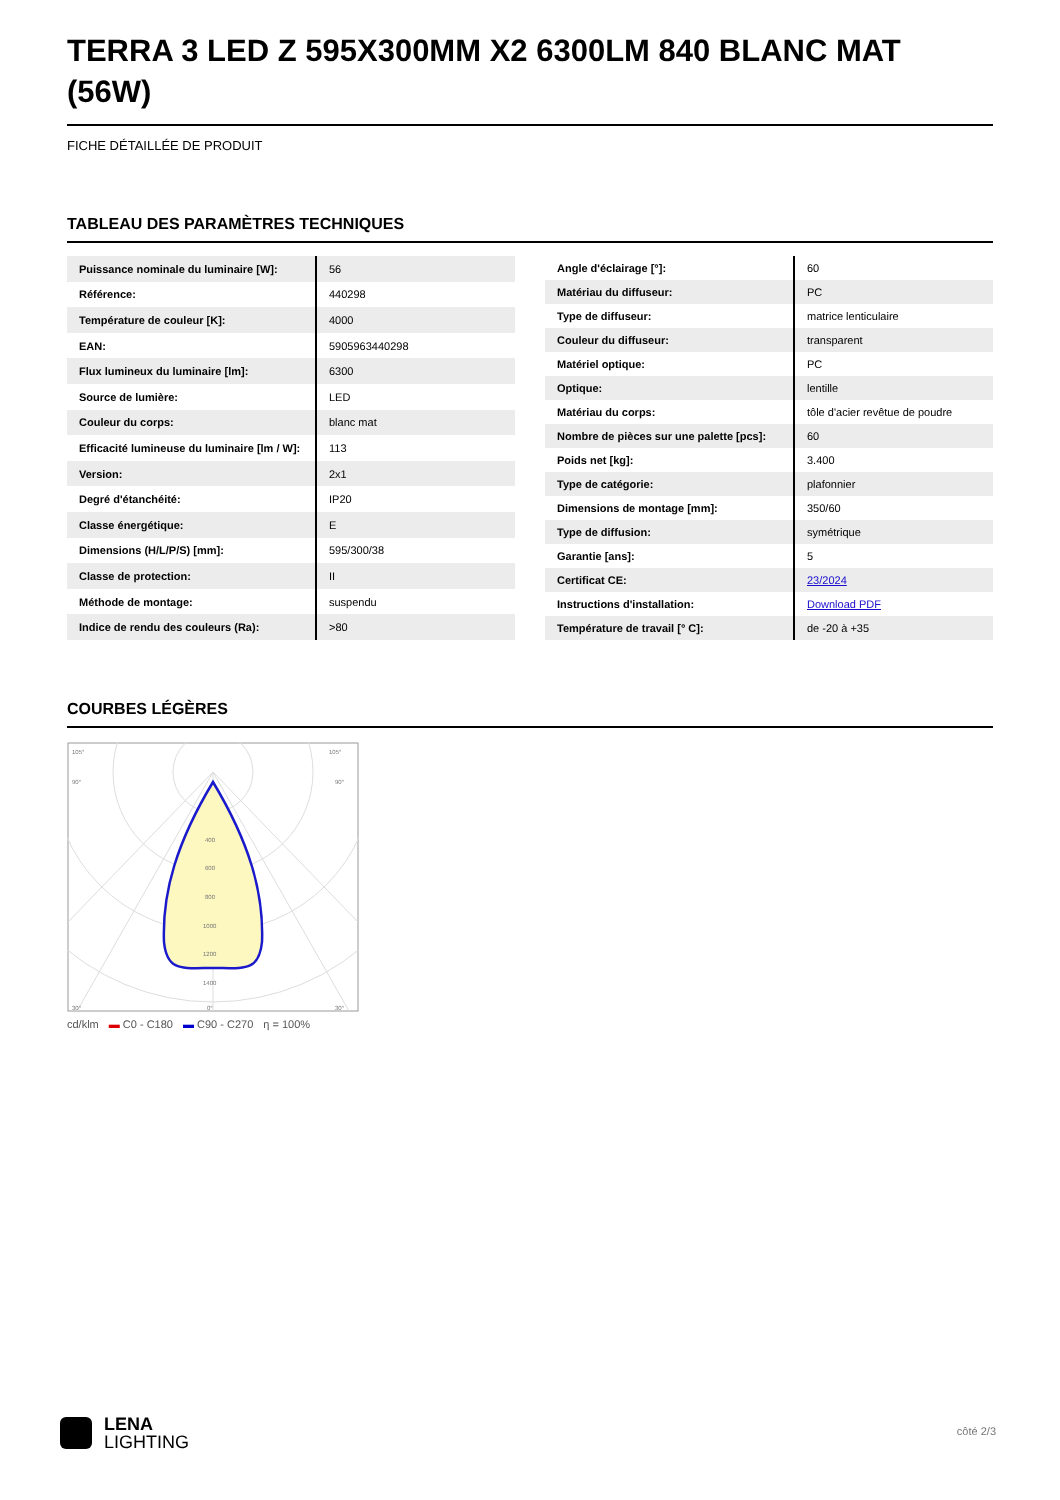TERRA 3 LED Z 595X300MM X2 6300LM 840 BLANC MAT (56W)
FICHE DÉTAILLÉE DE PRODUIT
TABLEAU DES PARAMÈTRES TECHNIQUES
| Puissance nominale du luminaire [W]: | 56 |
| Référence: | 440298 |
| Température de couleur [K]: | 4000 |
| EAN: | 5905963440298 |
| Flux lumineux du luminaire [lm]: | 6300 |
| Source de lumière: | LED |
| Couleur du corps: | blanc mat |
| Efficacité lumineuse du luminaire [lm / W]: | 113 |
| Version: | 2x1 |
| Degré d'étanchéité: | IP20 |
| Classe énergétique: | E |
| Dimensions (H/L/P/S) [mm]: | 595/300/38 |
| Classe de protection: | II |
| Méthode de montage: | suspendu |
| Indice de rendu des couleurs (Ra): | >80 |
| Angle d'éclairage [°]: | 60 |
| Matériau du diffuseur: | PC |
| Type de diffuseur: | matrice lenticulaire |
| Couleur du diffuseur: | transparent |
| Matériel optique: | PC |
| Optique: | lentille |
| Matériau du corps: | tôle d'acier revêtue de poudre |
| Nombre de pièces sur une palette [pcs]: | 60 |
| Poids net [kg]: | 3.400 |
| Type de catégorie: | plafonnier |
| Dimensions de montage [mm]: | 350/60 |
| Type de diffusion: | symétrique |
| Garantie [ans]: | 5 |
| Certificat CE: | 23/2024 |
| Instructions d'installation: | Download PDF |
| Température de travail [° C]: | de -20 à +35 |
COURBES LÉGÈRES
105°
105°
90°
90°
30°
0°
30°
400
600
800
1000
1200
1400
cd/klm ▬ C0 - C180 ▬ C90 - C270 η = 100%
LENA
LIGHTING
côté 2/3